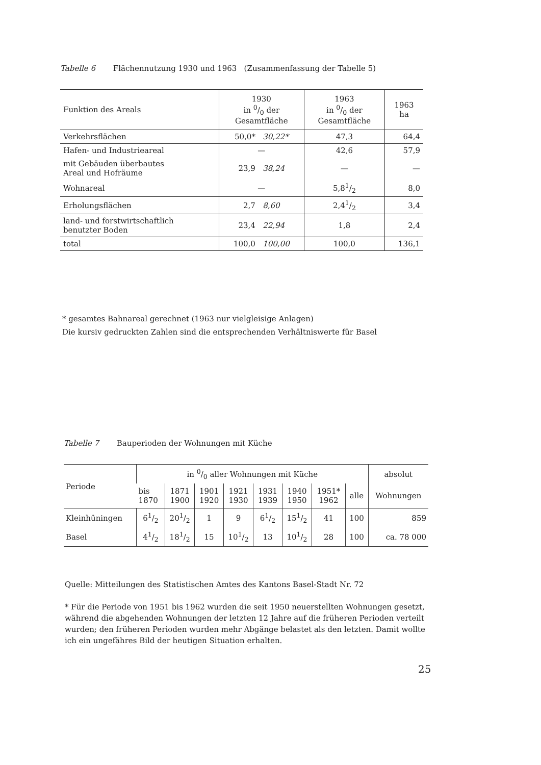Tabelle 6 Flächennutzung 1930 und 1963 (Zusammenfassung der Tabelle 5)
| Funktion des Areals | 1930 in 0/0 der Gesamtfläche | 1963 in 0/0 der Gesamtfläche | 1963 ha |
| --- | --- | --- | --- |
| Verkehrsflächen | 50,0* 30,22* | 47,3 | 64,4 |
| Hafen- und Industrieareal | — | 42,6 | 57,9 |
| mit Gebäuden überbautes Areal und Hofräume | 23,9 38,24 | — | — |
| Wohnareal | — | 5,81/2 | 8,0 |
| Erholungsflächen | 2,7 8,60 | 2,41/2 | 3,4 |
| land- und forstwirtschaftlich benutzter Boden | 23,4 22,94 | 1,8 | 2,4 |
| total | 100,0 100,00 | 100,0 | 136,1 |
* gesamtes Bahnareal gerechnet (1963 nur vielgleisige Anlagen)
Die kursiv gedruckten Zahlen sind die entsprechenden Verhältniswerte für Basel
Tabelle 7 Bauperioden der Wohnungen mit Küche
| Periode | in 0/0 aller Wohnungen mit Küche | | | | | | | | absolut |
| --- | --- | --- | --- | --- | --- | --- | --- | --- | --- |
| | bis 1870 | 1871 1900 | 1901 1920 | 1921 1930 | 1931 1939 | 1940 1950 | 1951* 1962 | alle | Wohnungen |
| Kleinhüningen | 61/2 | 201/2 | 1 | 9 | 61/2 | 151/2 | 41 | 100 | 859 |
| Basel | 41/2 | 181/2 | 15 | 101/2 | 13 | 101/2 | 28 | 100 | ca. 78 000 |
Quelle: Mitteilungen des Statistischen Amtes des Kantons Basel-Stadt Nr. 72
* Für die Periode von 1951 bis 1962 wurden die seit 1950 neuerstellten Wohnungen gesetzt, während die abgehenden Wohnungen der letzten 12 Jahre auf die früheren Perioden verteilt wurden; den früheren Perioden wurden mehr Abgänge belastet als den letzten. Damit wollte ich ein ungefähres Bild der heutigen Situation erhalten.
25